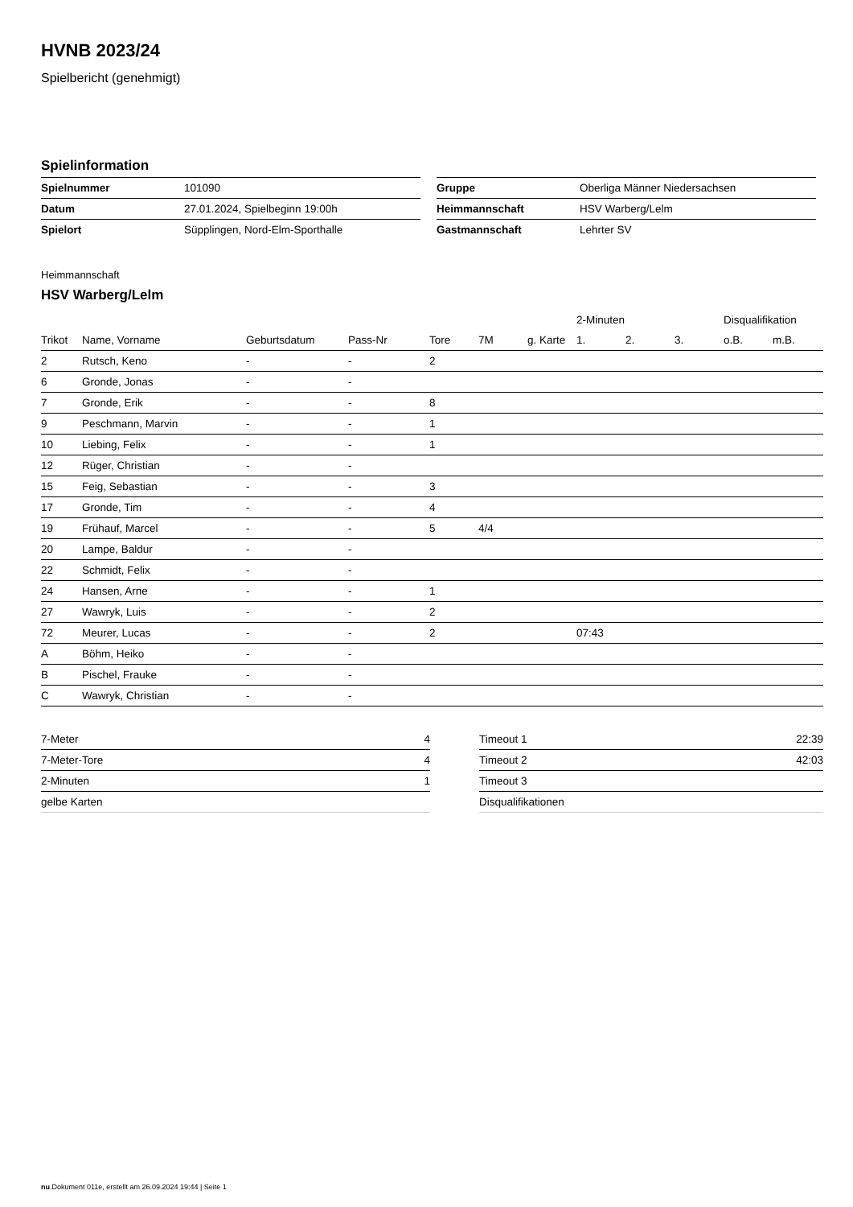HVNB 2023/24
Spielbericht (genehmigt)
Spielinformation
| Spielnummer | 101090 |
| Datum | 27.01.2024, Spielbeginn 19:00h |
| Spielort | Süpplingen, Nord-Elm-Sporthalle |
| Gruppe | Oberliga Männer Niedersachsen |
| Heimmannschaft | HSV Warberg/Lelm |
| Gastmannschaft | Lehrter SV |
Heimmannschaft
HSV Warberg/Lelm
| | | | | | | | 2-Minuten | | | Disqualifikation | |
| --- | --- | --- | --- | --- | --- | --- | --- | --- | --- | --- | --- |
| Trikot | Name, Vorname | Geburtsdatum | Pass-Nr | Tore | 7M | g. Karte | 1. | 2. | 3. | o.B. | m.B. |
| 2 | Rutsch, Keno | - | - | 2 | | | | | | | |
| 6 | Gronde, Jonas | - | - | | | | | | | | |
| 7 | Gronde, Erik | - | - | 8 | | | | | | | |
| 9 | Peschmann, Marvin | - | - | 1 | | | | | | | |
| 10 | Liebing, Felix | - | - | 1 | | | | | | | |
| 12 | Rüger, Christian | - | - | | | | | | | | |
| 15 | Feig, Sebastian | - | - | 3 | | | | | | | |
| 17 | Gronde, Tim | - | - | 4 | | | | | | | |
| 19 | Frühauf, Marcel | - | - | 5 | 4/4 | | | | | | |
| 20 | Lampe, Baldur | - | - | | | | | | | | |
| 22 | Schmidt, Felix | - | - | | | | | | | | |
| 24 | Hansen, Arne | - | - | 1 | | | | | | | |
| 27 | Wawryk, Luis | - | - | 2 | | | | | | | |
| 72 | Meurer, Lucas | - | - | 2 | | | 07:43 | | | | |
| A | Böhm, Heiko | - | - | | | | | | | | |
| B | Pischel, Frauke | - | - | | | | | | | | |
| C | Wawryk, Christian | - | - | | | | | | | | |
| 7-Meter | 4 |
| 7-Meter-Tore | 4 |
| 2-Minuten | 1 |
| gelbe Karten | |
| Timeout 1 | 22:39 |
| Timeout 2 | 42:03 |
| Timeout 3 | |
| Disqualifikationen | |
nu.Dokument 011e, erstellt am 26.09.2024 19:44 | Seite 1